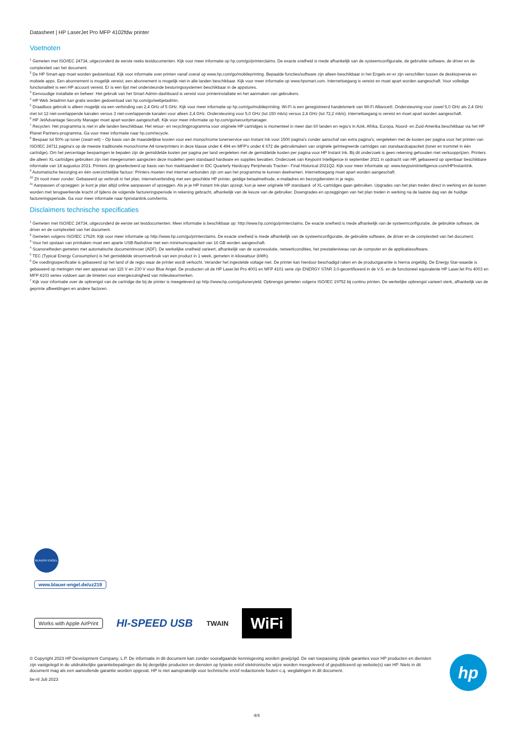Datasheet | HP LaserJet Pro MFP 4102fdw printer
Voetnoten
<sup>1</sup> Gemeten met ISO/IEC 24734, uitgezonderd de eerste reeks testdocumenten. Kijk voor meer informatie op hp.com/go/printerclaims. De exacte snelheid is mede afhankelijk van de systeemconfiguratie, de gebruikte software, de driver en de complexiteit van het document.
<sup>2</sup> De HP Smart-app moet worden gedownload. Kijk voor informatie over printen vanaf overal op www.hp.com/go/mobileprinting. Bepaalde functies/software zijn alleen beschikbaar in het Engels en er zijn verschillen tussen de desktopversie en mobiele apps. Een abonnement is mogelijk vereist; een abonnement is mogelijk niet in alle landen beschikbaar. Kijk voor meer informatie op www.hpsmart.com. Internettoegang is vereist en moet apart worden aangeschaft. Voor volledige functionaliteit is een HP account vereist. Er is een lijst met ondersteunde besturingssystemen beschikbaar in de appstores.
<sup>3</sup> Eenvoudige installatie en beheer: Het gebruik van het Smart Admin-dashboard is vereist voor printerinstallatie en het aanmaken van gebruikers.
<sup>4</sup> HP Web Jetadmin kan gratis worden gedownload van hp.com/go/webjetadmin.
<sup>5</sup> Draadloos gebruik is alleen mogelijk via een verbinding van 2,4 GHz of 5 GHz. Kijk voor meer informatie op hp.com/go/mobileprinting. Wi-Fi is een geregistreerd handelsmerk van Wi-Fi Alliance®. Ondersteuning voor zowel 5,0 GHz als 2,4 GHz met tot 12 niet-overlappende kanalen versus 3 niet-overlappende kanalen voor alleen 2,4 GHz. Ondersteuning voor 5,0 GHz (tot 150 mb/s) versus 2,4 GHz (tot 72,2 mb/s). Internettoegang is vereist en moet apart worden aangeschaft.
<sup>6</sup> HP JetAdvantage Security Manager moet apart worden aangeschaft. Kijk voor meer informatie op hp.com/go/securitymanager.
<sup>7</sup> Recyclen: Het programma is niet in alle landen beschikbaar. Het retour- en recyclingprogramma voor originele HP cartridges is momenteel in meer dan 60 landen en regio's in Azië, Afrika, Europa, Noord- en Zuid-Amerika beschikbaar via het HP Planet Partners-programma. Ga voor meer informatie naar hp.com/recycle.
<sup>8</sup> Bespaar tot 50% op toner (zwart-wit) – Op basis van de maandelijkse kosten voor een monochrome tonerservice van Instant Ink voor 1500 pagina's zonder aanschaf van extra pagina's, vergeleken met de kosten per pagina voor het printen van ISO/IEC 24711 pagina's op de meeste traditionele monochrome A4-tonerprinters in deze klasse onder € 494 en MFP's onder € 672 die gebruikmaken van originele geïntegreerde cartridges van standaardcapaciteit (toner en trommel in één cartridge). Om het percentage besparingen te bepalen zijn de gemiddelde kosten per pagina per land vergeleken met de gemiddelde kosten per pagina voor HP Instant Ink. Bij dit onderzoek is geen rekening gehouden met verkoopprijzen. Printers die alleen XL-cartridges gebruiken zijn niet meegenomen aangezien deze modellen geen standaard hardware en supplies bevatten. Onderzoek van Keypoint Intelligence in september 2021 in opdracht van HP, gebaseerd op openbaar beschikbare informatie van 18 augustus 2021. Printers zijn geselecteerd op basis van hun marktaandeel in IDC Quarterly Hardcopy Peripherals Tracker– Final Historical 2021Q2. Kijk voor meer informatie op: www.keypointintelligence.com/HPInstantInk.
<sup>9</sup> Automatische bezorging en één overzichtelijke factuur: Printers moeten met internet verbonden zijn om aan het programma te kunnen deelnemen. Internettoegang moet apart worden aangeschaft.
<sup>10</sup> Zit nooit meer zonder: Gebaseerd op verbruik in het plan, internetverbinding met een geschikte HP printer, geldige betaalmethode, e-mailadres en bezorgdiensten in je regio.
<sup>11</sup> Aanpassen of opzeggen: je kunt je plan altijd online aanpassen of opzeggen. Als je je HP Instant Ink-plan opzegt, kun je weer originele HP standaard- of XL-cartridges gaan gebruiken. Upgrades van het plan treden direct in werking en de kosten worden met terugwerkende kracht of tijdens de volgende factureringsperiode in rekening gebracht, afhankelijk van de keuze van de gebruiker. Downgrades en opzeggingen van het plan treden in werking na de laatste dag van de huidige factureringsperiode. Ga voor meer informatie naar hpinstantink.com/terms.
Disclaimers technische specificaties
<sup>1</sup> Gemeten met ISO/IEC 24734, uitgezonderd de eerste set testdocumenten. Meer informatie is beschikbaar op: http://www.hp.com/go/printerclaims. De exacte snelheid is mede afhankelijk van de systeemconfiguratie, de gebruikte software, de driver en de complexiteit van het document.
<sup>2</sup> Gemeten volgens ISO/IEC 17629. Kijk voor meer informatie op http://www.hp.com/go/printerclaims. De exacte snelheid is mede afhankelijk van de systeemconfiguratie, de gebruikte software, de driver en de complexiteit van het document.
<sup>3</sup> Voor het opslaan van printtaken moet een aparte USB-flashdrive met een minimumcapaciteit van 16 GB worden aangeschaft.
<sup>4</sup> Scansnelheden gemeten met automatische documentinvoer (ADF). De werkelijke snelheid varieert, afhankelijk van de scanresolutie, netwerkcondities, het prestatieniveau van de computer en de applicatiesoftware.
<sup>5</sup> TEC (Typical Energy Consumption) is het gemiddelde stroomverbruik van een product in 1 week, gemeten in kilowattuur (kWh).
<sup>6</sup> De voedingsspecificatie is gebaseerd op het land of de regio waar de printer wordt verkocht. Verander het ingestelde voltage niet. De printer kan hierdoor beschadigd raken en de productgarantie is hierna ongeldig. De Energy Star-waarde is gebaseerd op metingen met een apparaat van 115 V en 230 V voor Blue Angel. De producten uit de HP LaserJet Pro 4001 en MFP 4101 serie zijn ENERGY STAR 3.0-gecertificeerd in de V.S. en de functioneel equivalente HP LaserJet Pro 4003 en MFP 4103 series voldoen aan de limieten voor energiezuinigheid van milieukeurmerken.
<sup>7</sup> Kijk voor informatie over de opbrengst van de cartridge die bij de printer is meegeleverd op http://www.hp.com/go/toneryield. Opbrengst gemeten volgens ISO/IEC 19752 bij continu printen. De werkelijke opbrengst varieert sterk, afhankelijk van de geprinte afbeeldingen en andere factoren.
BLAUER ENGEL
www.blauer-engel.de/uz219
Works with Apple AirPrint
HI-SPEED USB
TWAIN
WiFi
© Copyright 2023 HP Development Company, L.P. De informatie in dit document kan zonder voorafgaande kennisgeving worden gewijzigd. De van toepassing zijnde garanties voor HP producten en diensten zijn vastgelegd in de uitdrukkelijke garantiebepalingen die bij dergelijke producten en diensten op fysieke en/of elektronische wijze worden meegeleverd of gepubliceerd op website(s) van HP. Niets in dit document mag als een aanvullende garantie worden opgevat. HP is niet aansprakelijk voor technische en/of redactionele fouten c.q. weglatingen in dit document.
be-nl Juli 2023
hp
4/4